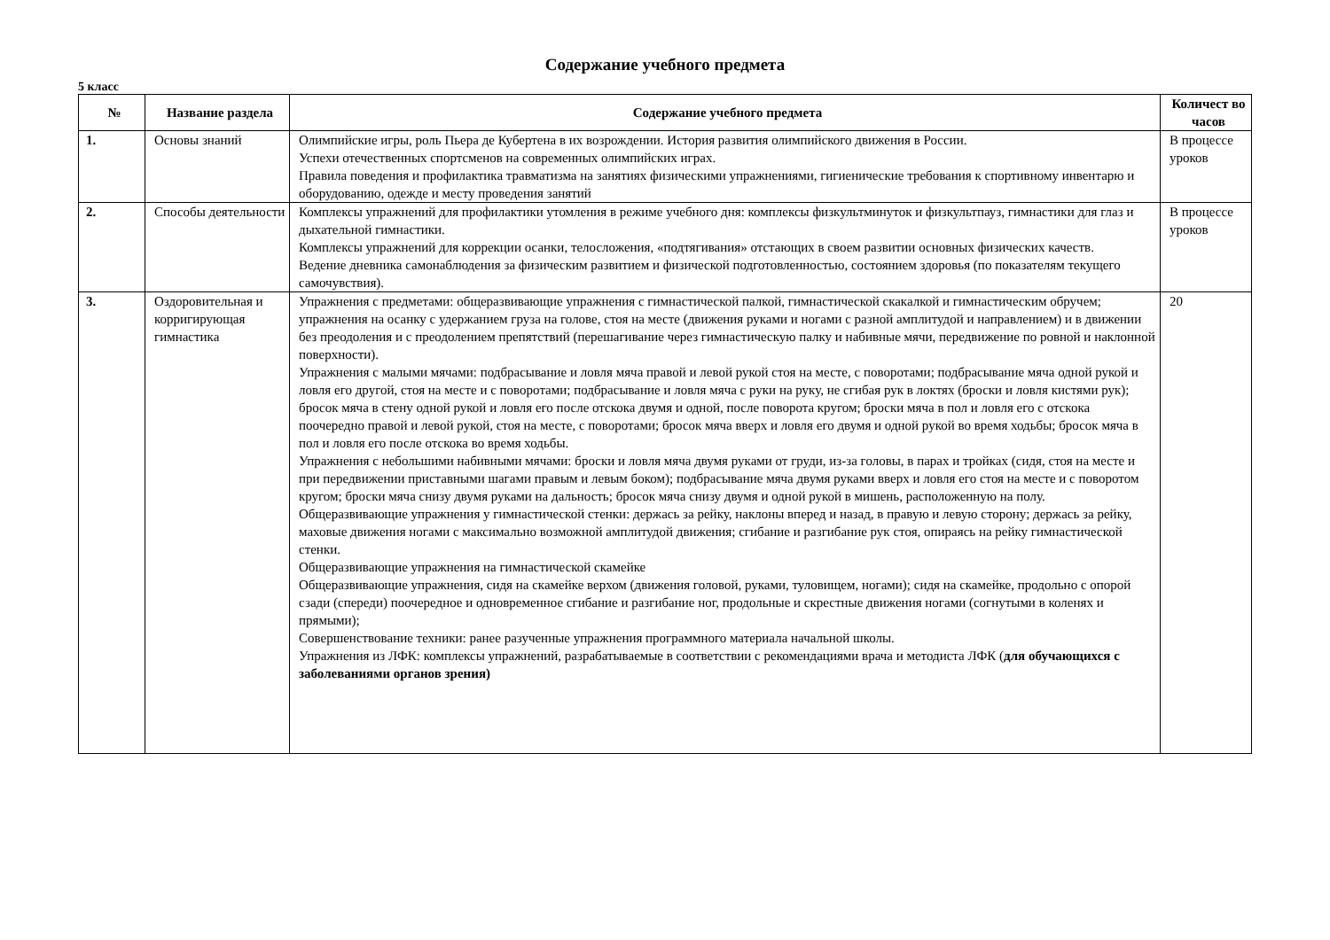Содержание учебного предмета
5 класс
| № | Название раздела | Содержание учебного предмета | Количест во часов |
| --- | --- | --- | --- |
| 1. | Основы знаний | Олимпийские игры, роль Пьера де Кубертена в их возрождении. История развития олимпийского движения в России. Успехи отечественных спортсменов на современных олимпийских играх. Правила поведения и профилактика травматизма на занятиях физическими упражнениями, гигиенические требования к спортивному инвентарю и оборудованию, одежде и месту проведения занятий | В процессе уроков |
| 2. | Способы деятельности | Комплексы упражнений для профилактики утомления в режиме учебного дня: комплексы физкультминуток и физкультпауз, гимнастики для глаз и дыхательной гимнастики. Комплексы упражнений для коррекции осанки, телосложения, «подтягивания» отстающих в своем развитии основных физических качеств. Ведение дневника самонаблюдения за физическим развитием и физической подготовленностью, состоянием здоровья (по показателям текущего самочувствия). | В процессе уроков |
| 3. | Оздоровительная и корригирующая гимнастика | Упражнения с предметами: общеразвивающие упражнения с гимнастической палкой, гимнастической скакалкой и гимнастическим обручем; упражнения на осанку с удержанием груза на голове, стоя на месте (движения руками и ногами с разной амплитудой и направлением) и в движении без преодоления и с преодолением препятствий (перешагивание через гимнастическую палку и набивные мячи, передвижение по ровной и наклонной поверхности). Упражнения с малыми мячами: подбрасывание и ловля мяча правой и левой рукой стоя на месте, с поворотами; подбрасывание мяча одной рукой и ловля его другой, стоя на месте и с поворотами; подбрасывание и ловля мяча с руки на руку, не сгибая рук в локтях (броски и ловля кистями рук); бросок мяча в стену одной рукой и ловля его после отскока двумя и одной, после поворота кругом; броски мяча в пол и ловля его с отскока поочередно правой и левой рукой, стоя на месте, с поворотами; бросок мяча вверх и ловля его двумя и одной рукой во время ходьбы; бросок мяча в пол и ловля его после отскока во время ходьбы. Упражнения с небольшими набивными мячами: броски и ловля мяча двумя руками от груди, из-за головы, в парах и тройках (сидя, стоя на месте и при передвижении приставными шагами правым и левым боком); подбрасывание мяча двумя руками вверх и ловля его стоя на месте и с поворотом кругом; броски мяча снизу двумя руками на дальность; бросок мяча снизу двумя и одной рукой в мишень, расположенную на полу. Общеразвивающие упражнения у гимнастической стенки: держась за рейку, наклоны вперед и назад, в правую и левую сторону; держась за рейку, маховые движения ногами с максимально возможной амплитудой движения; сгибание и разгибание рук стоя, опираясь на рейку гимнастической стенки. Общеразвивающие упражнения на гимнастической скамейке Общеразвивающие упражнения, сидя на скамейке верхом (движения головой, руками, туловищем, ногами); сидя на скамейке, продольно с опорой сзади (спереди) поочередное и одновременное сгибание и разгибание ног, продольные и скрестные движения ногами (согнутыми в коленях и прямыми); Совершенствование техники: ранее разученные упражнения программного материала начальной школы. Упражнения из ЛФК: комплексы упражнений, разрабатываемые в соответствии с рекомендациями врача и методиста ЛФК ( для обучающихся с заболеваниями органов зрения) | 20 |